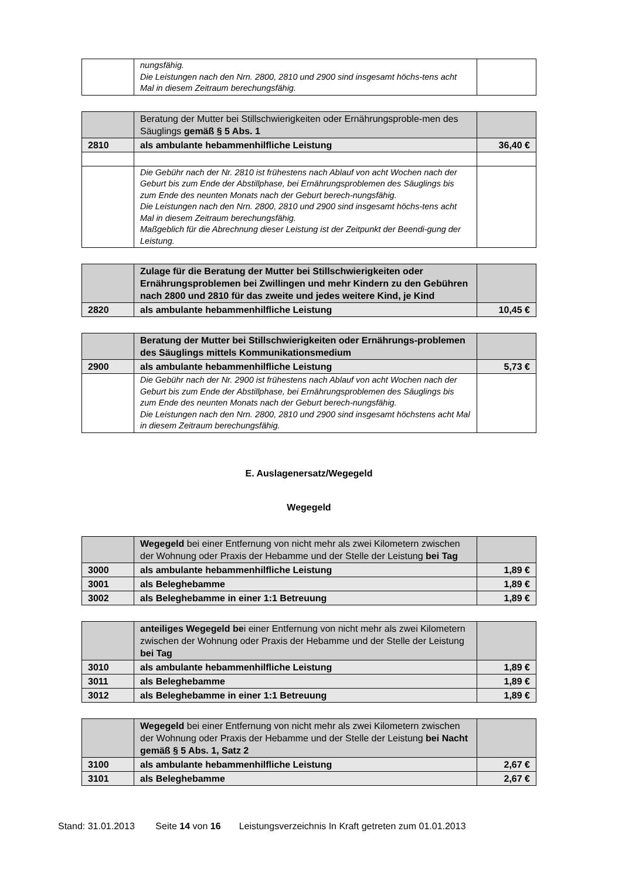| | nungsfähig. Die Leistungen nach den Nrn. 2800, 2810 und 2900 sind insgesamt höchs-tens acht Mal in diesem Zeitraum berechungsfähig. | |
| | Beratung der Mutter bei Stillschwierigkeiten oder Ernährungsproble-men des Säuglings gemäß § 5 Abs. 1 | |
| 2810 | als ambulante hebammenhilfliche Leistung | 36,40 € |
| | Die Gebühr nach der Nr. 2810 ist frühestens nach Ablauf von acht Wochen nach der Geburt bis zum Ende der Abstillphase, bei Ernährungsproblemen des Säuglings bis zum Ende des neunten Monats nach der Geburt berech-nungsfähig. Die Leistungen nach den Nrn. 2800, 2810 und 2900 sind insgesamt höchs-tens acht Mal in diesem Zeitraum berechungsfähig. Maßgeblich für die Abrechnung dieser Leistung ist der Zeitpunkt der Beendi-gung der Leistung. | |
| | Zulage für die Beratung der Mutter bei Stillschwierigkeiten oder Ernährungsproblemen bei Zwillingen und mehr Kindern zu den Gebühren nach 2800 und 2810 für das zweite und jedes weitere Kind, je Kind | |
| 2820 | als ambulante hebammenhilfliche Leistung | 10,45 € |
| | Beratung der Mutter bei Stillschwierigkeiten oder Ernährungs-problemen des Säuglings mittels Kommunikationsmedium | |
| 2900 | als ambulante hebammenhilfliche Leistung | 5,73 € |
| | Die Gebühr nach der Nr. 2900 ist frühestens nach Ablauf von acht Wochen nach der Geburt bis zum Ende der Abstillphase, bei Ernährungsproblemen des Säuglings bis zum Ende des neunten Monats nach der Geburt berech-nungsfähig. Die Leistungen nach den Nrn. 2800, 2810 und 2900 sind insgesamt höchstens acht Mal in diesem Zeitraum berechungsfähig. | |
E. Auslagenersatz/Wegegeld
Wegegeld
| | Wegegeld bei einer Entfernung von nicht mehr als zwei Kilometern zwischen der Wohnung oder Praxis der Hebamme und der Stelle der Leistung bei Tag | |
| 3000 | als ambulante hebammenhilfliche Leistung | 1,89 € |
| 3001 | als Beleghebamme | 1,89 € |
| 3002 | als Beleghebamme in einer 1:1 Betreuung | 1,89 € |
| | anteiliges Wegegeld be i einer Entfernung von nicht mehr als zwei Kilometern zwischen der Wohnung oder Praxis der Hebamme und der Stelle der Leistung bei Tag | |
| 3010 | als ambulante hebammenhilfliche Leistung | 1,89 € |
| 3011 | als Beleghebamme | 1,89 € |
| 3012 | als Beleghebamme in einer 1:1 Betreuung | 1,89 € |
| | Wegegeld bei einer Entfernung von nicht mehr als zwei Kilometern zwischen der Wohnung oder Praxis der Hebamme und der Stelle der Leistung bei Nacht gemäß § 5 Abs. 1, Satz 2 | |
| 3100 | als ambulante hebammenhilfliche Leistung | 2,67 € |
| 3101 | als Beleghebamme | 2,67 € |
Stand: 31.01.2013 Seite 14 von 16 Leistungsverzeichnis In Kraft getreten zum 01.01.2013